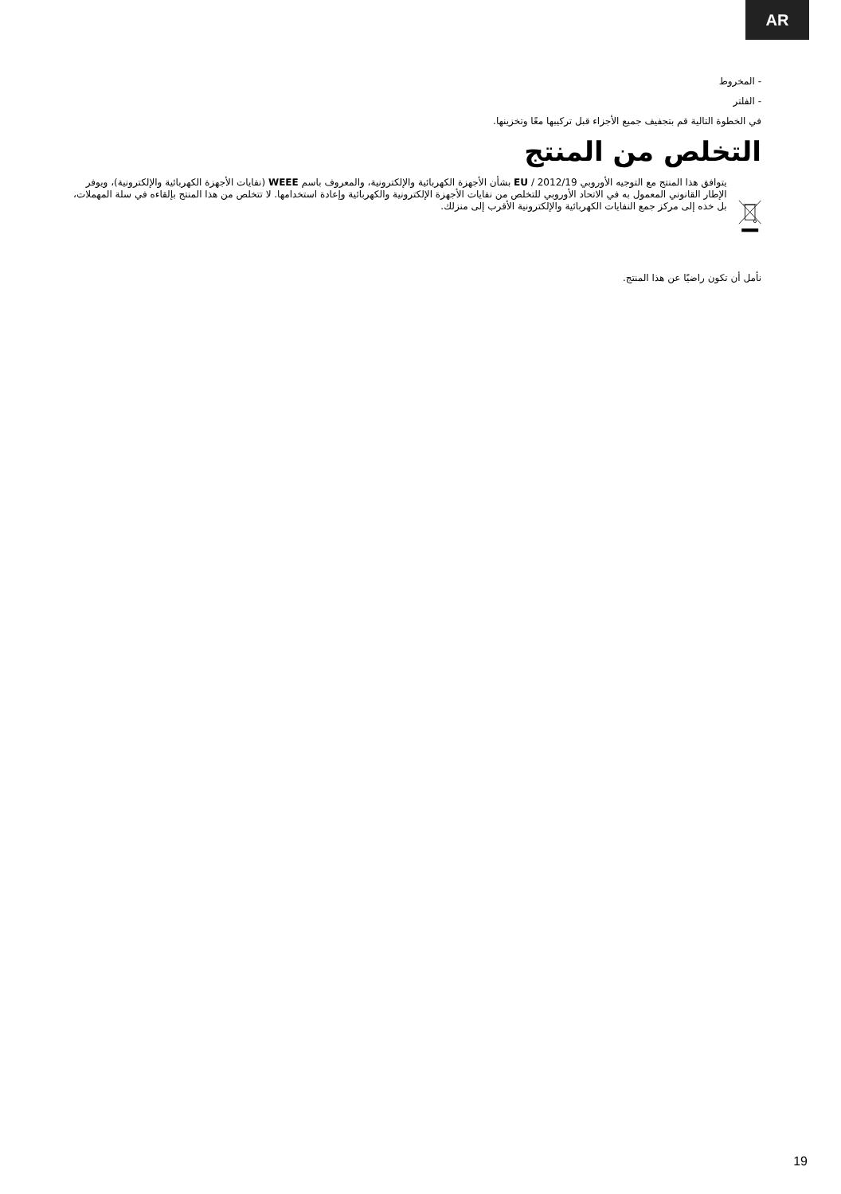AR
- المخروط
- الفلتر
في الخطوة التالية قم بتجفيف جميع الأجزاء قبل تركيبها معًا وتخزينها.
التخلص من المنتج
يتوافق هذا المنتج مع التوجيه الأوروبي 2012/19 / EU بشأن الأجهزة الكهربائية والإلكترونية، والمعروف باسم WEEE (نفايات الأجهزة الكهربائية والإلكترونية)، ويوفر الإطار القانوني المعمول به في الاتحاد الأوروبي للتخلص من نفايات الأجهزة الإلكترونية والكهربائية وإعادة استخدامها. لا تتخلص من هذا المنتج بإلقاءه في سلة المهملات، بل خذه إلى مركز جمع النفايات الكهربائية والإلكترونية الأقرب إلى منزلك.
نأمل أن تكون راضيًا عن هذا المنتج.
19